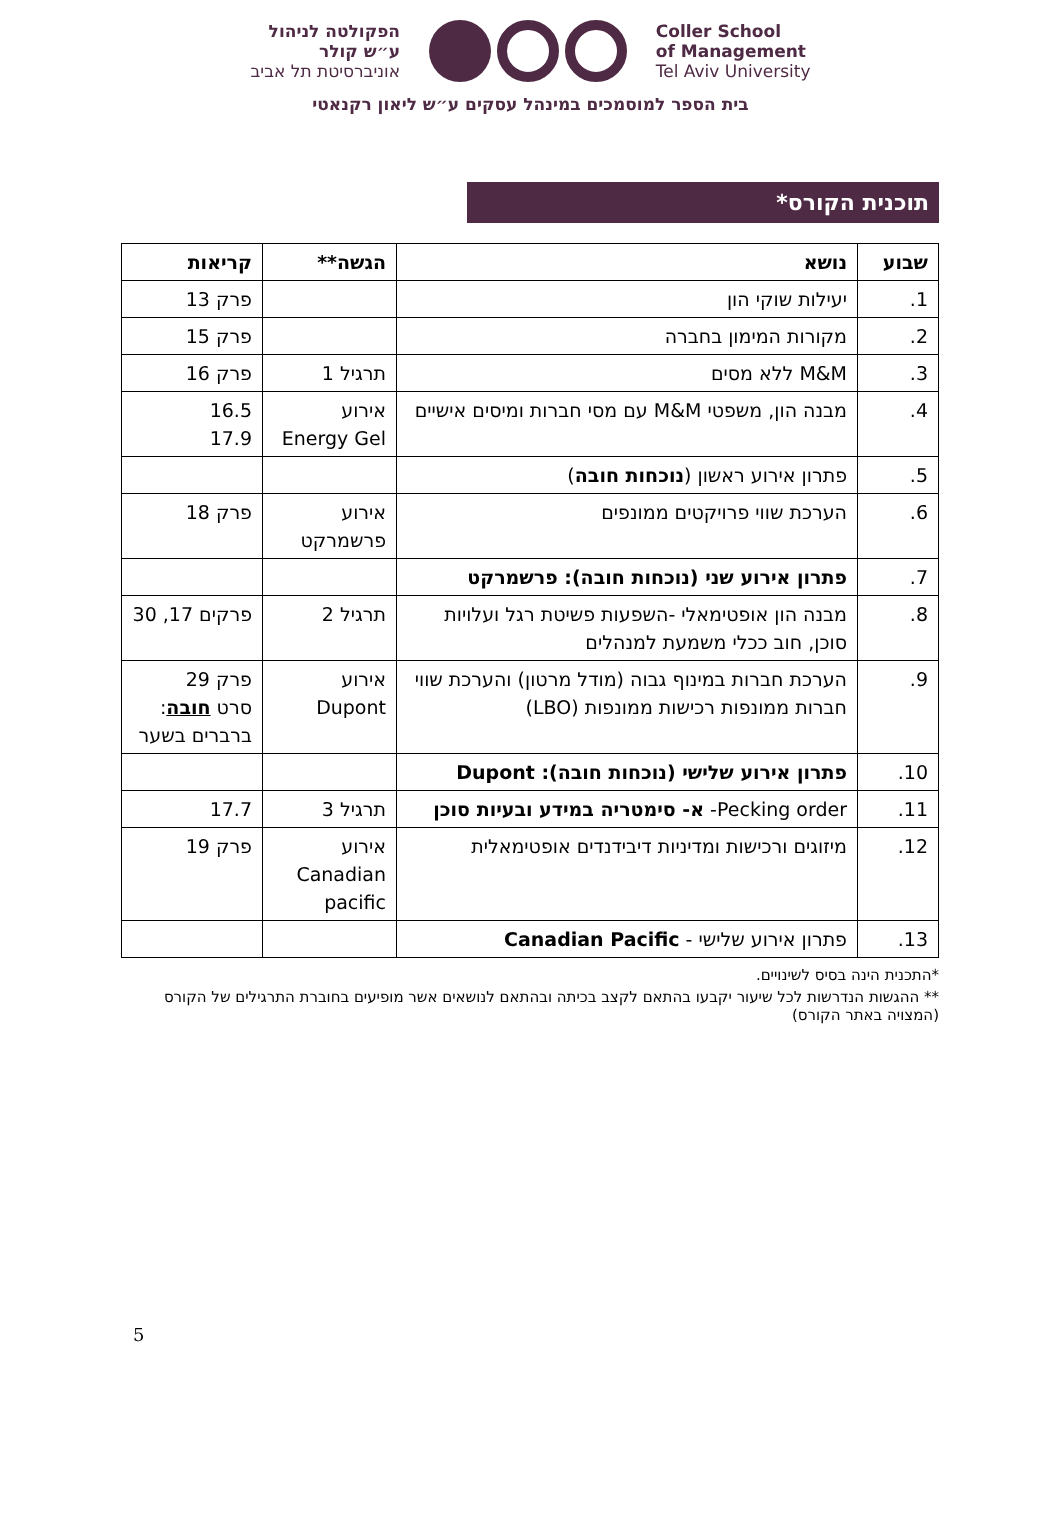הפקולטה לניהול
ע״ש קולר
אוניברסיטת תל אביב
Coller School
of Management
Tel Aviv University
בית הספר למוסמכים במינהל עסקים ע״ש ליאון רקנאטי
תוכנית הקורס*
| שבוע | נושא | הגשה** | קריאות |
| --- | --- | --- | --- |
| 1. | יעילות שוקי הון | | פרק 13 |
| 2. | מקורות המימון בחברה | | פרק 15 |
| 3. | M&M ללא מסים | תרגיל 1 | פרק 16 |
| 4. | מבנה הון, משפטי M&M עם מסי חברות ומיסים אישיים | אירוע Energy Gel | 16.5 17.9 |
| 5. | פתרון אירוע ראשון ( נוכחות חובה ) | | |
| 6. | הערכת שווי פרויקטים ממונפים | אירוע פרשמרקט | פרק 18 |
| 7. | פתרון אירוע שני (נוכחות חובה): פרשמרקט | | |
| 8. | מבנה הון אופטימאלי -השפעות פשיטת רגל ועלויות סוכן, חוב ככלי משמעת למנהלים | תרגיל 2 | פרקים 17, 30 |
| 9. | הערכת חברות במינוף גבוה (מודל מרטון) והערכת שווי חברות ממונפות רכישות ממונפות (LBO) | אירוע Dupont | פרק 29 סרט חובה : ברברים בשער |
| 10. | פתרון אירוע שלישי (נוכחות חובה): Dupont | | |
| 11. | Pecking order- א- סימטריה במידע ובעיות סוכן | תרגיל 3 | 17.7 |
| 12. | מיזוגים ורכישות ומדיניות דיבידנדים אופטימאלית | אירוע Canadian pacific | פרק 19 |
| 13. | פתרון אירוע שלישי - Canadian Pacific | | |
*התכנית הינה בסיס לשינויים.
** ההגשות הנדרשות לכל שיעור יקבעו בהתאם לקצב בכיתה ובהתאם לנושאים אשר מופיעים בחוברת התרגילים של הקורס (המצויה באתר הקורס)
5